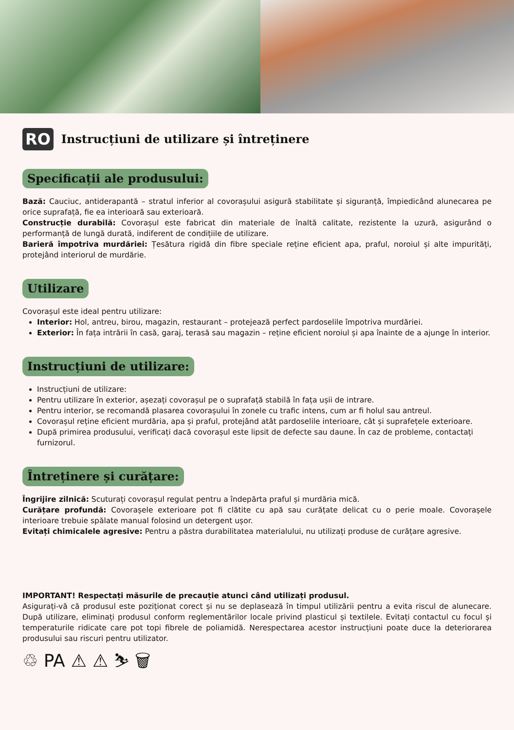RO
Instrucțiuni de utilizare și întreținere
Specificații ale produsului:
Bază: Cauciuc, antiderapantă – stratul inferior al covorașului asigură stabilitate și siguranță, împiedicând alunecarea pe orice suprafață, fie ea interioară sau exterioară.
Construcție durabilă: Covorașul este fabricat din materiale de înaltă calitate, rezistente la uzură, asigurând o performanță de lungă durată, indiferent de condițiile de utilizare.
Barieră împotriva murdăriei: Țesătura rigidă din fibre speciale reține eficient apa, praful, noroiul și alte impurități, protejând interiorul de murdărie.
Utilizare
Covorașul este ideal pentru utilizare:
Interior: Hol, antreu, birou, magazin, restaurant – protejează perfect pardoselile împotriva murdăriei.
Exterior: În fața intrării în casă, garaj, terasă sau magazin – reține eficient noroiul și apa înainte de a ajunge în interior.
Instrucțiuni de utilizare:
Instrucțiuni de utilizare:
Pentru utilizare în exterior, așezați covorașul pe o suprafață stabilă în fața ușii de intrare.
Pentru interior, se recomandă plasarea covorașului în zonele cu trafic intens, cum ar fi holul sau antreul.
Covorașul reține eficient murdăria, apa și praful, protejând atât pardoselile interioare, cât și suprafețele exterioare.
După primirea produsului, verificați dacă covorașul este lipsit de defecte sau daune. În caz de probleme, contactați furnizorul.
Întreținere și curățare:
Îngrijire zilnică: Scuturați covorașul regulat pentru a îndepărta praful și murdăria mică.
Curățare profundă: Covorașele exterioare pot fi clătite cu apă sau curățate delicat cu o perie moale. Covorașele interioare trebuie spălate manual folosind un detergent ușor.
Evitați chimicalele agresive: Pentru a păstra durabilitatea materialului, nu utilizați produse de curățare agresive.
IMPORTANT! Respectați măsurile de precauție atunci când utilizați produsul.
Asigurați-vă că produsul este poziționat corect și nu se deplasează în timpul utilizării pentru a evita riscul de alunecare. După utilizare, eliminați produsul conform reglementărilor locale privind plasticul și textilele. Evitați contactul cu focul și temperaturile ridicate care pot topi fibrele de poliamidă. Nerespectarea acestor instrucțiuni poate duce la deteriorarea produsului sau riscuri pentru utilizator.
♲ PA ⚠ ⚠ ⛷ 🗑